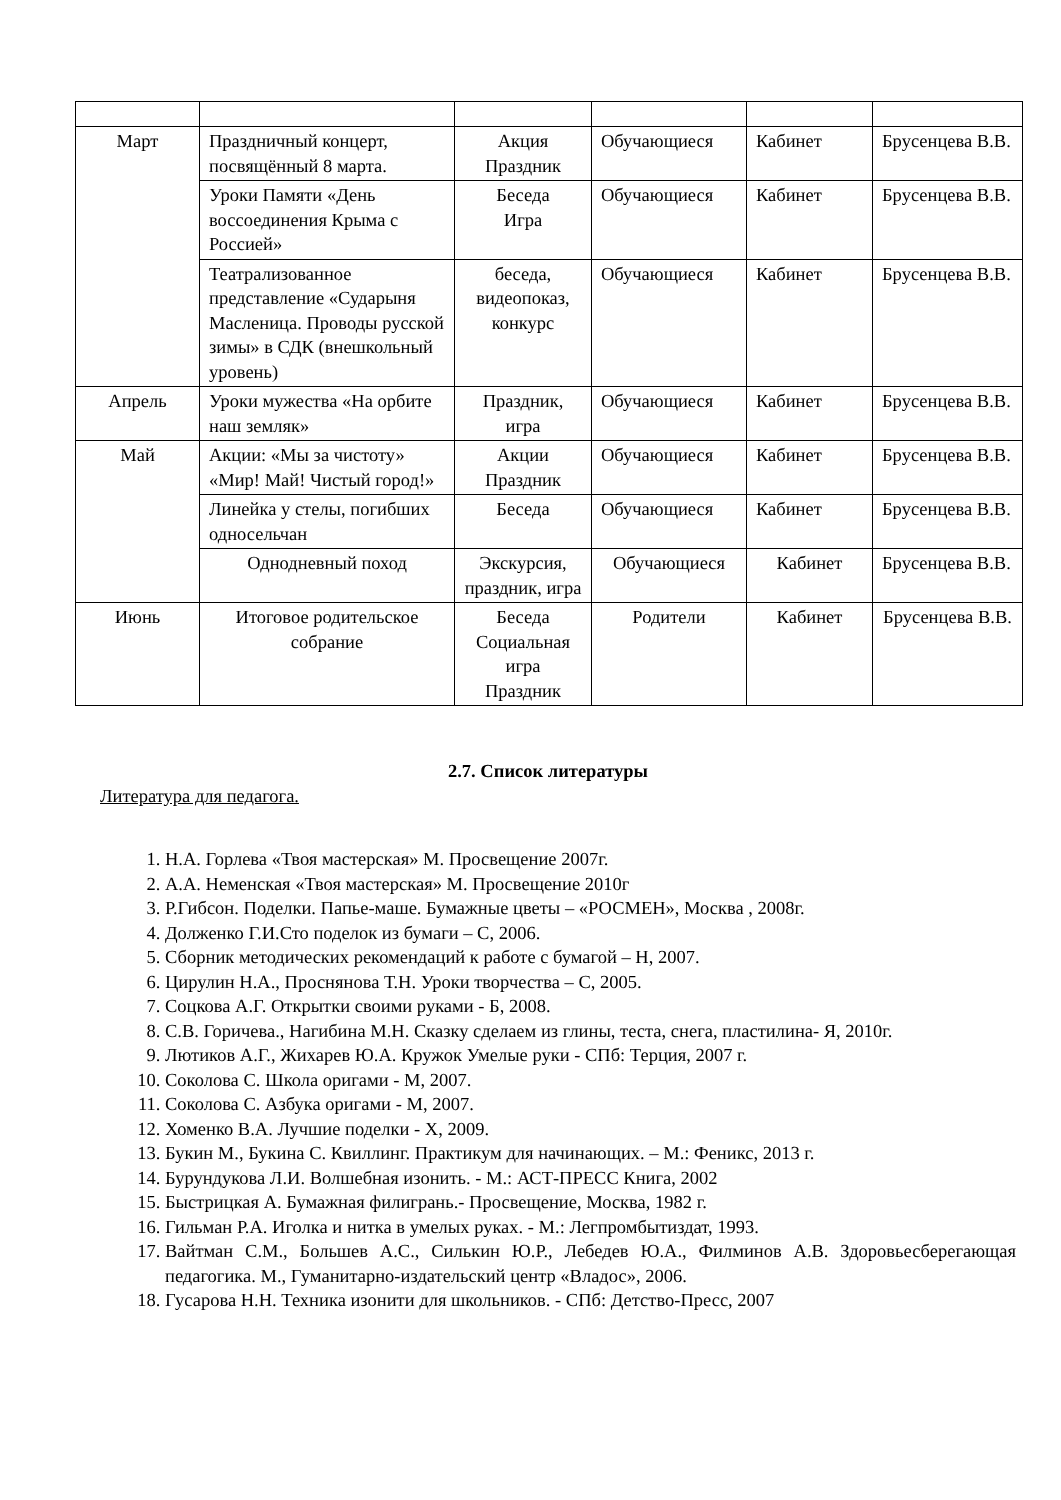| Март | Праздничный концерт, посвящённый 8 марта. | Акция Праздник | Обучающиеся | Кабинет | Брусенцева В.В. |
| | Уроки Памяти «День воссоединения Крыма с Россией» | Беседа Игра | Обучающиеся | Кабинет | Брусенцева В.В. |
| | Театрализованное представление «Сударыня Масленица. Проводы русской зимы» в СДК (внешкольный уровень) | беседа, видеопоказ, конкурс | Обучающиеся | Кабинет | Брусенцева В.В. |
| Апрель | Уроки мужества «На орбите наш земляк» | Праздник, игра | Обучающиеся | Кабинет | Брусенцева В.В. |
| Май | Акции: «Мы за чистоту» «Мир! Май! Чистый город!» | Акции Праздник | Обучающиеся | Кабинет | Брусенцева В.В. |
| | Линейка у стелы, погибших односельчан | Беседа | Обучающиеся | Кабинет | Брусенцева В.В. |
| | Однодневный поход | Экскурсия, праздник, игра | Обучающиеся | Кабинет | Брусенцева В.В. |
| Июнь | Итоговое родительское собрание | Беседа Социальная игра Праздник | Родители | Кабинет | Брусенцева В.В. |
2.7. Список литературы
Литература для педагога.
1. Н.А. Горлева «Твоя мастерская» М. Просвещение 2007г.
2. А.А. Неменская «Твоя мастерская» М. Просвещение 2010г
3. Р.Гибсон. Поделки. Папье-маше. Бумажные цветы – «РОСМЕН», Москва , 2008г.
4. Долженко Г.И.Сто поделок из бумаги – С, 2006.
5. Сборник методических рекомендаций к работе с бумагой – Н, 2007.
6. Цирулин Н.А., Проснянова Т.Н. Уроки творчества – С, 2005.
7. Соцкова А.Г. Открытки своими руками - Б, 2008.
8. С.В. Горичева., Нагибина М.Н. Сказку сделаем из глины, теста, снега, пластилина- Я, 2010г.
9. Лютиков А.Г., Жихарев Ю.А. Кружок Умелые руки - СПб: Терция, 2007 г.
10. Соколова С. Школа оригами - М, 2007.
11. Соколова С. Азбука оригами - М, 2007.
12. Хоменко В.А. Лучшие поделки - Х, 2009.
13. Букин М., Букина С. Квиллинг. Практикум для начинающих. – М.: Феникс, 2013 г.
14. Бурундукова Л.И. Волшебная изонить. - М.: АСТ-ПРЕСС Книга, 2002
15. Быстрицкая А. Бумажная филигрань.- Просвещение, Москва, 1982 г.
16. Гильман Р.А. Иголка и нитка в умелых руках. - М.: Легпромбытиздат, 1993.
17. Вайтман С.М., Большев А.С., Силькин Ю.Р., Лебедев Ю.А., Филминов А.В. Здоровьесберегающая педагогика. М., Гуманитарно-издательский центр «Владос», 2006.
18. Гусарова Н.Н. Техника изонити для школьников. - СПб: Детство-Пресс, 2007